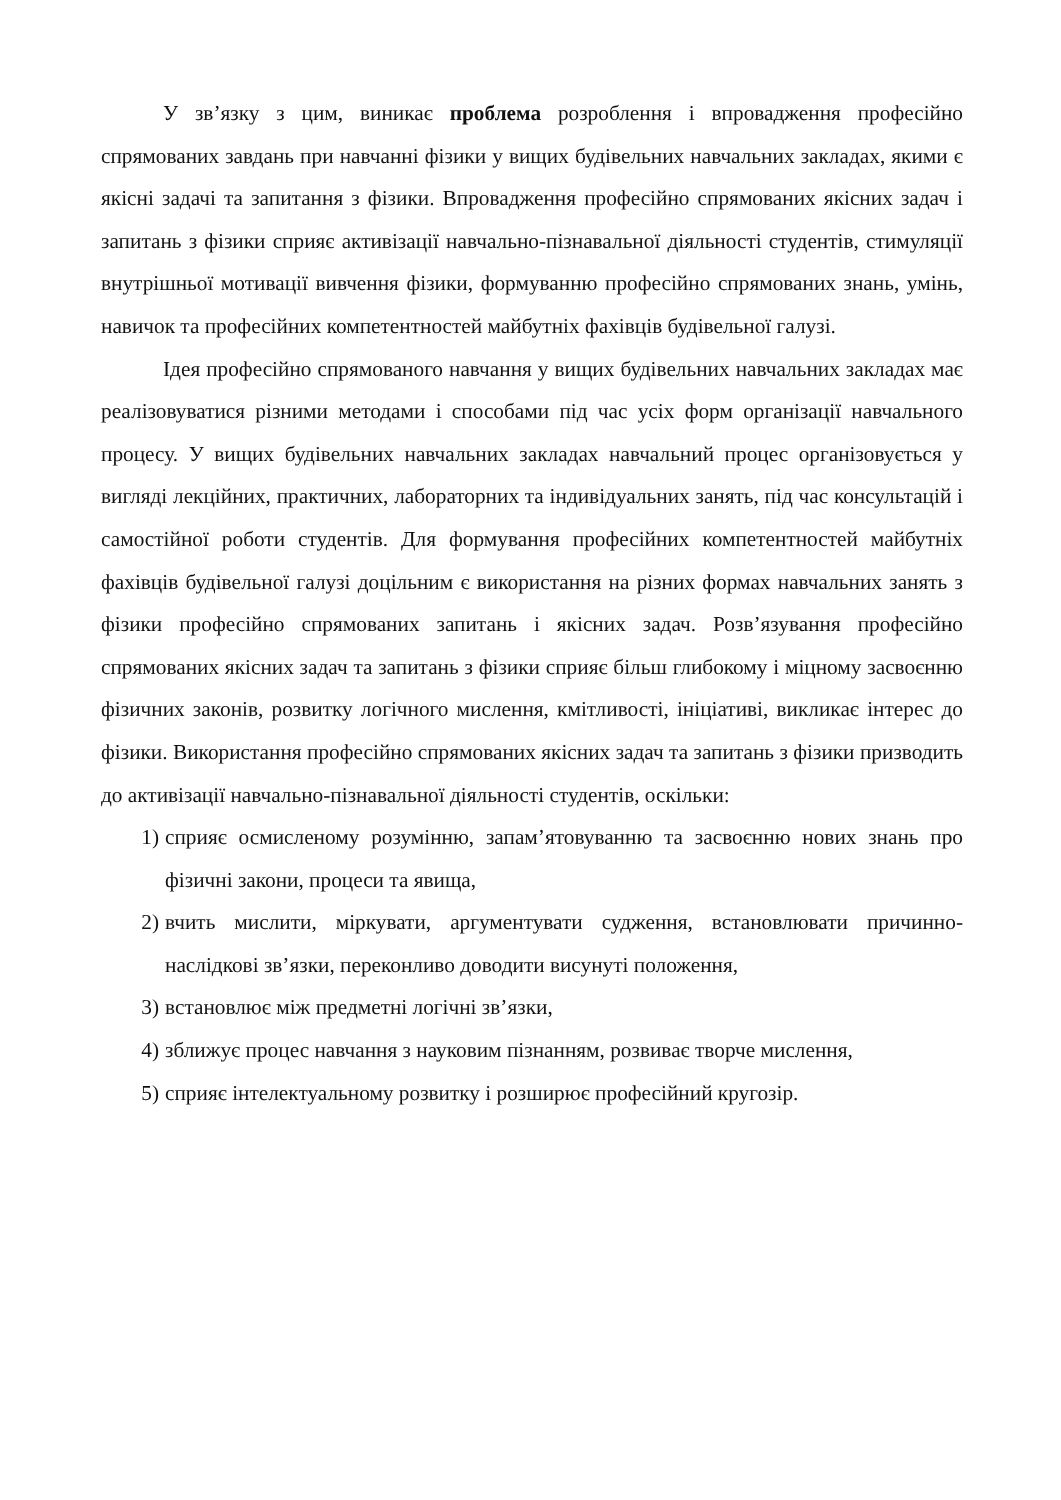У зв’язку з цим, виникає проблема розроблення і впровадження професійно спрямованих завдань при навчанні фізики у вищих будівельних навчальних закладах, якими є якісні задачі та запитання з фізики. Впровадження професійно спрямованих якісних задач і запитань з фізики сприяє активізації навчально-пізнавальної діяльності студентів, стимуляції внутрішньої мотивації вивчення фізики, формуванню професійно спрямованих знань, умінь, навичок та професійних компетентностей майбутніх фахівців будівельної галузі.
Ідея професійно спрямованого навчання у вищих будівельних навчальних закладах має реалізовуватися різними методами і способами під час усіх форм організації навчального процесу. У вищих будівельних навчальних закладах навчальний процес організовується у вигляді лекційних, практичних, лабораторних та індивідуальних занять, під час консультацій і самостійної роботи студентів. Для формування професійних компетентностей майбутніх фахівців будівельної галузі доцільним є використання на різних формах навчальних занять з фізики професійно спрямованих запитань і якісних задач. Розв’язування професійно спрямованих якісних задач та запитань з фізики сприяє більш глибокому і міцному засвоєнню фізичних законів, розвитку логічного мислення, кмітливості, ініціативі, викликає інтерес до фізики. Використання професійно спрямованих якісних задач та запитань з фізики призводить до активізації навчально-пізнавальної діяльності студентів, оскільки:
1) сприяє осмисленому розумінню, запам’ятовуванню та засвоєнню нових знань про фізичні закони, процеси та явища,
2) вчить мислити, міркувати, аргументувати судження, встановлювати причинно-наслідкові зв’язки, переконливо доводити висунуті положення,
3) встановлює між предметні логічні зв’язки,
4) зближує процес навчання з науковим пізнанням, розвиває творче мислення,
5) сприяє інтелектуальному розвитку і розширює професійний кругозір.